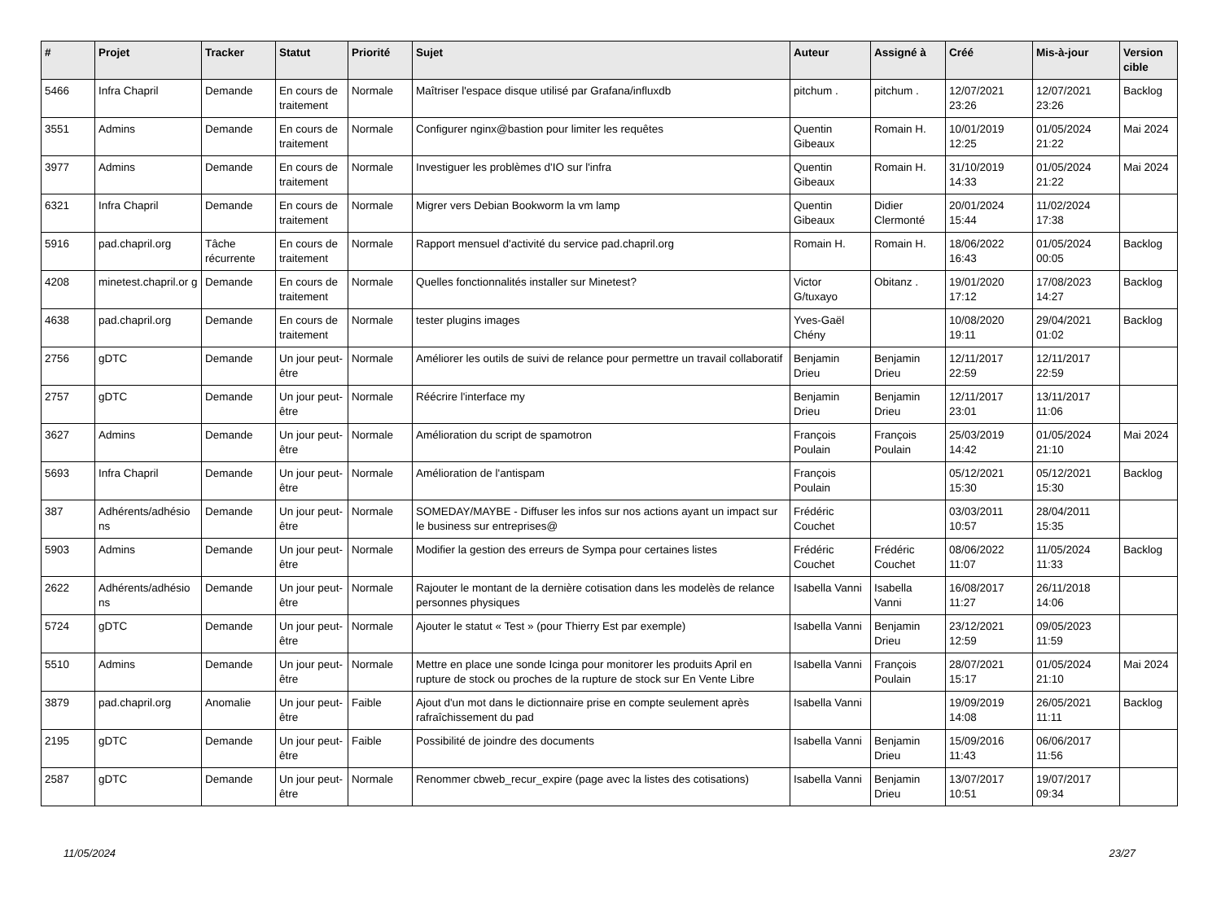| # | Projet | Tracker | Statut | Priorité | Sujet | Auteur | Assigné à | Créé | Mis-à-jour | Version cible |
| --- | --- | --- | --- | --- | --- | --- | --- | --- | --- | --- |
| 5466 | Infra Chapril | Demande | En cours de traitement | Normale | Maîtriser l'espace disque utilisé par Grafana/influxdb | pitchum . | pitchum . | 12/07/2021 23:26 | 12/07/2021 23:26 | Backlog |
| 3551 | Admins | Demande | En cours de traitement | Normale | Configurer nginx@bastion pour limiter les requêtes | Quentin Gibeaux | Romain H. | 10/01/2019 12:25 | 01/05/2024 21:22 | Mai 2024 |
| 3977 | Admins | Demande | En cours de traitement | Normale | Investiguer les problèmes d'IO sur l'infra | Quentin Gibeaux | Romain H. | 31/10/2019 14:33 | 01/05/2024 21:22 | Mai 2024 |
| 6321 | Infra Chapril | Demande | En cours de traitement | Normale | Migrer vers Debian Bookworm la vm lamp | Quentin Gibeaux | Didier Clermonté | 20/01/2024 15:44 | 11/02/2024 17:38 | |
| 5916 | pad.chapril.org | Tâche récurrente | En cours de traitement | Normale | Rapport mensuel d'activité du service pad.chapril.org | Romain H. | Romain H. | 18/06/2022 16:43 | 01/05/2024 00:05 | Backlog |
| 4208 | minetest.chapril.or g | Demande | En cours de traitement | Normale | Quelles fonctionnalités installer sur Minetest? | Victor G/tuxayo | Obitanz . | 19/01/2020 17:12 | 17/08/2023 14:27 | Backlog |
| 4638 | pad.chapril.org | Demande | En cours de traitement | Normale | tester plugins images | Yves-Gaël Chény | | 10/08/2020 19:11 | 29/04/2021 01:02 | Backlog |
| 2756 | gDTC | Demande | Un jour peut-être | Normale | Améliorer les outils de suivi de relance pour permettre un travail collaboratif | Benjamin Drieu | Benjamin Drieu | 12/11/2017 22:59 | 12/11/2017 22:59 | |
| 2757 | gDTC | Demande | Un jour peut-être | Normale | Réécrire l'interface my | Benjamin Drieu | Benjamin Drieu | 12/11/2017 23:01 | 13/11/2017 11:06 | |
| 3627 | Admins | Demande | Un jour peut-être | Normale | Amélioration du script de spamotron | François Poulain | François Poulain | 25/03/2019 14:42 | 01/05/2024 21:10 | Mai 2024 |
| 5693 | Infra Chapril | Demande | Un jour peut-être | Normale | Amélioration de l'antispam | François Poulain | | 05/12/2021 15:30 | 05/12/2021 15:30 | Backlog |
| 387 | Adhérents/adhésio ns | Demande | Un jour peut-être | Normale | SOMEDAY/MAYBE - Diffuser les infos sur nos actions ayant un impact sur le business sur entreprises@ | Frédéric Couchet | | 03/03/2011 10:57 | 28/04/2011 15:35 | |
| 5903 | Admins | Demande | Un jour peut-être | Normale | Modifier la gestion des erreurs de Sympa pour certaines listes | Frédéric Couchet | Frédéric Couchet | 08/06/2022 11:07 | 11/05/2024 11:33 | Backlog |
| 2622 | Adhérents/adhésio ns | Demande | Un jour peut-être | Normale | Rajouter le montant de la dernière cotisation dans les modelès de relance personnes physiques | Isabella Vanni | Isabella Vanni | 16/08/2017 11:27 | 26/11/2018 14:06 | |
| 5724 | gDTC | Demande | Un jour peut-être | Normale | Ajouter le statut « Test » (pour Thierry Est par exemple) | Isabella Vanni | Benjamin Drieu | 23/12/2021 12:59 | 09/05/2023 11:59 | |
| 5510 | Admins | Demande | Un jour peut-être | Normale | Mettre en place une sonde Icinga pour monitorer les produits April en rupture de stock ou proches de la rupture de stock sur En Vente Libre | Isabella Vanni | François Poulain | 28/07/2021 15:17 | 01/05/2024 21:10 | Mai 2024 |
| 3879 | pad.chapril.org | Anomalie | Un jour peut-être | Faible | Ajout d'un mot dans le dictionnaire prise en compte seulement après rafraîchissement du pad | Isabella Vanni | | 19/09/2019 14:08 | 26/05/2021 11:11 | Backlog |
| 2195 | gDTC | Demande | Un jour peut-être | Faible | Possibilité de joindre des documents | Isabella Vanni | Benjamin Drieu | 15/09/2016 11:43 | 06/06/2017 11:56 | |
| 2587 | gDTC | Demande | Un jour peut-être | Normale | Renommer cbweb_recur_expire (page avec la listes des cotisations) | Isabella Vanni | Benjamin Drieu | 13/07/2017 10:51 | 19/07/2017 09:34 | |
11/05/2024 23/27